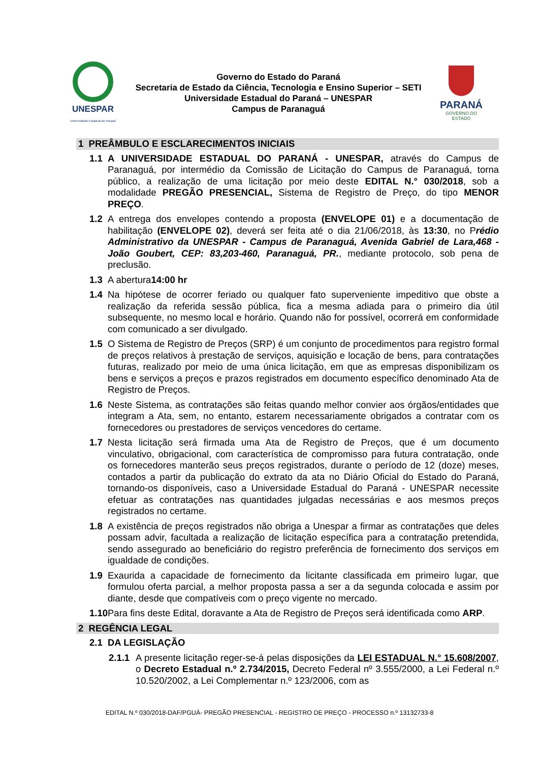UNESPAR
Universidade Estadual do Paraná
Governo do Estado do Paraná
Secretaria de Estado da Ciência, Tecnologia e Ensino Superior – SETI
Universidade Estadual do Paraná – UNESPAR
Campus de Paranaguá
PARANÁ
GOVERNO DO ESTADO
1 PREÂMBULO E ESCLARECIMENTOS INICIAIS
1.1 A UNIVERSIDADE ESTADUAL DO PARANÁ - UNESPAR, através do Campus de Paranaguá, por intermédio da Comissão de Licitação do Campus de Paranaguá, torna público, a realização de uma licitação por meio deste EDITAL N.° 030/2018, sob a modalidade PREGÃO PRESENCIAL, Sistema de Registro de Preço, do tipo MENOR PREÇO.
1.2 A entrega dos envelopes contendo a proposta (ENVELOPE 01) e a documentação de habilitação (ENVELOPE 02), deverá ser feita até o dia 21/06/2018, às 13:30, no Prédio Administrativo da UNESPAR - Campus de Paranaguá, Avenida Gabriel de Lara,468 - João Goubert, CEP: 83,203-460, Paranaguá, PR., mediante protocolo, sob pena de preclusão.
1.3 A abertura14:00 hr
1.4 Na hipótese de ocorrer feriado ou qualquer fato superveniente impeditivo que obste a realização da referida sessão pública, fica a mesma adiada para o primeiro dia útil subsequente, no mesmo local e horário. Quando não for possível, ocorrerá em conformidade com comunicado a ser divulgado.
1.5 O Sistema de Registro de Preços (SRP) é um conjunto de procedimentos para registro formal de preços relativos à prestação de serviços, aquisição e locação de bens, para contratações futuras, realizado por meio de uma única licitação, em que as empresas disponibilizam os bens e serviços a preços e prazos registrados em documento específico denominado Ata de Registro de Preços.
1.6 Neste Sistema, as contratações são feitas quando melhor convier aos órgãos/entidades que integram a Ata, sem, no entanto, estarem necessariamente obrigados a contratar com os fornecedores ou prestadores de serviços vencedores do certame.
1.7 Nesta licitação será firmada uma Ata de Registro de Preços, que é um documento vinculativo, obrigacional, com característica de compromisso para futura contratação, onde os fornecedores manterão seus preços registrados, durante o período de 12 (doze) meses, contados a partir da publicação do extrato da ata no Diário Oficial do Estado do Paraná, tornando-os disponíveis, caso a Universidade Estadual do Paraná - UNESPAR necessite efetuar as contratações nas quantidades julgadas necessárias e aos mesmos preços registrados no certame.
1.8 A existência de preços registrados não obriga a Unespar a firmar as contratações que deles possam advir, facultada a realização de licitação específica para a contratação pretendida, sendo assegurado ao beneficiário do registro preferência de fornecimento dos serviços em igualdade de condições.
1.9 Exaurida a capacidade de fornecimento da licitante classificada em primeiro lugar, que formulou oferta parcial, a melhor proposta passa a ser a da segunda colocada e assim por diante, desde que compatíveis com o preço vigente no mercado.
1.10 Para fins deste Edital, doravante a Ata de Registro de Preços será identificada como ARP.
2 REGÊNCIA LEGAL
2.1 DA LEGISLAÇÃO
2.1.1 A presente licitação reger-se-á pelas disposições da LEI ESTADUAL N.° 15.608/2007, o Decreto Estadual n.º 2.734/2015, Decreto Federal nº 3.555/2000, a Lei Federal n.º 10.520/2002, a Lei Complementar n.º 123/2006, com as
EDITAL N.º 030/2018-DAF/PGUÁ- PREGÃO PRESENCIAL - REGISTRO DE PREÇO - PROCESSO n.º 13132733-8